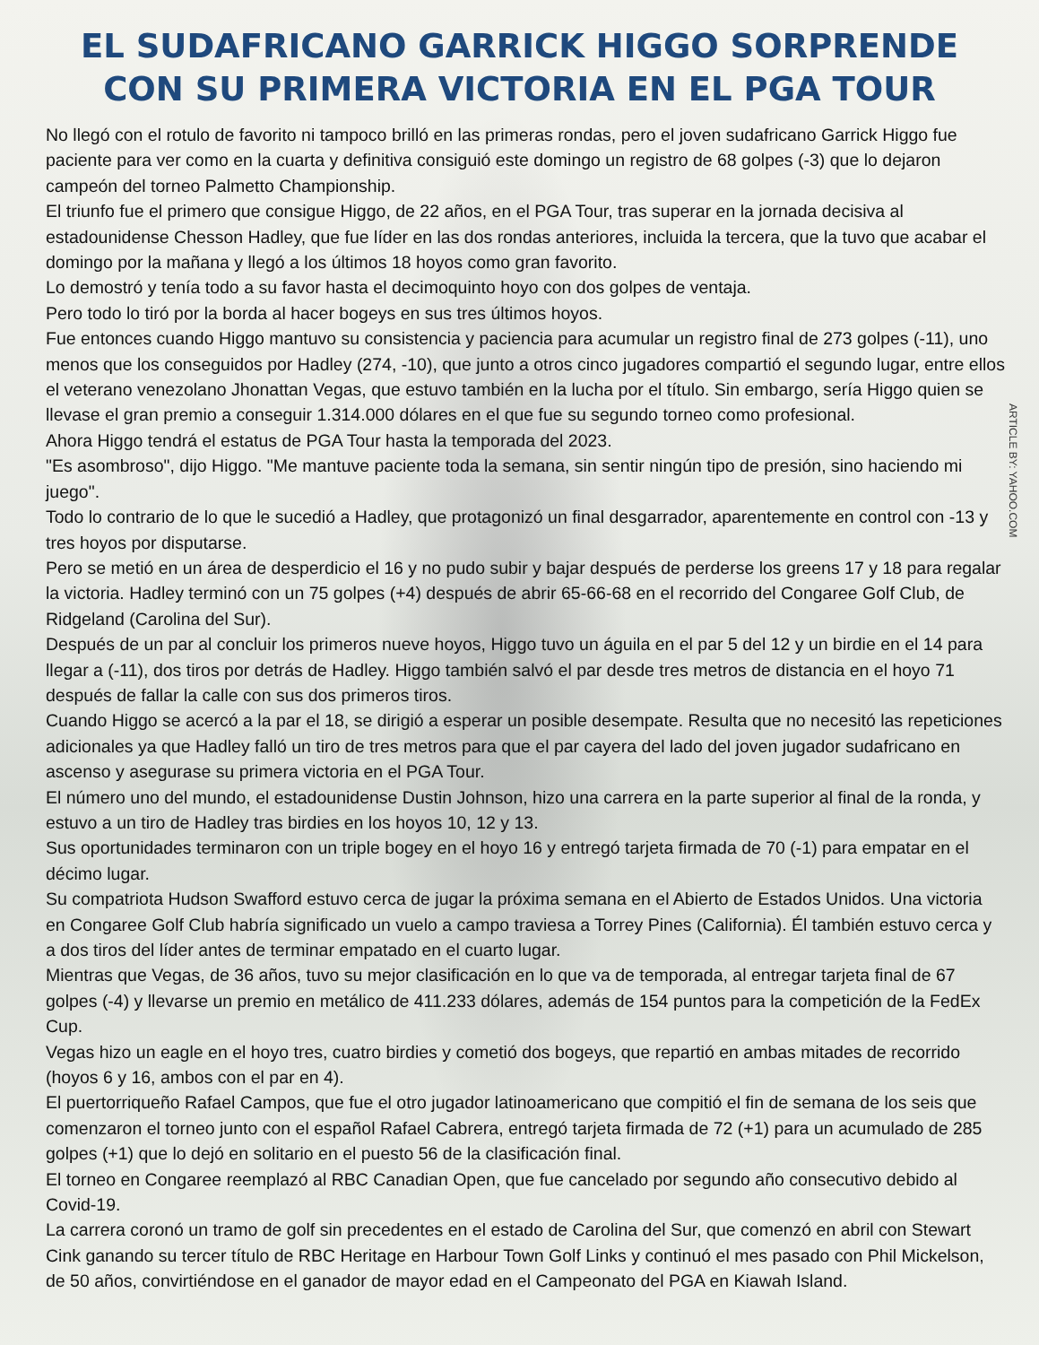EL SUDAFRICANO GARRICK HIGGO SORPRENDE CON SU PRIMERA VICTORIA EN EL PGA TOUR
No llegó con el rotulo de favorito ni tampoco brilló en las primeras rondas, pero el joven sudafricano Garrick Higgo fue paciente para ver como en la cuarta y definitiva consiguió este domingo un registro de 68 golpes (-3) que lo dejaron campeón del torneo Palmetto Championship.
El triunfo fue el primero que consigue Higgo, de 22 años, en el PGA Tour, tras superar en la jornada decisiva al estadounidense Chesson Hadley, que fue líder en las dos rondas anteriores, incluida la tercera, que la tuvo que acabar el domingo por la mañana y llegó a los últimos 18 hoyos como gran favorito.
Lo demostró y tenía todo a su favor hasta el decimoquinto hoyo con dos golpes de ventaja.
Pero todo lo tiró por la borda al hacer bogeys en sus tres últimos hoyos.
Fue entonces cuando Higgo mantuvo su consistencia y paciencia para acumular un registro final de 273 golpes (-11), uno menos que los conseguidos por Hadley (274, -10), que junto a otros cinco jugadores compartió el segundo lugar, entre ellos el veterano venezolano Jhonattan Vegas, que estuvo también en la lucha por el título. Sin embargo, sería Higgo quien se llevase el gran premio a conseguir 1.314.000 dólares en el que fue su segundo torneo como profesional.
Ahora Higgo tendrá el estatus de PGA Tour hasta la temporada del 2023.
"Es asombroso", dijo Higgo. "Me mantuve paciente toda la semana, sin sentir ningún tipo de presión, sino haciendo mi juego".
Todo lo contrario de lo que le sucedió a Hadley, que protagonizó un final desgarrador, aparentemente en control con -13 y tres hoyos por disputarse.
Pero se metió en un área de desperdicio el 16 y no pudo subir y bajar después de perderse los greens 17 y 18 para regalar la victoria. Hadley terminó con un 75 golpes (+4) después de abrir 65-66-68 en el recorrido del Congaree Golf Club, de Ridgeland (Carolina del Sur).
Después de un par al concluir los primeros nueve hoyos, Higgo tuvo un águila en el par 5 del 12 y un birdie en el 14 para llegar a (-11), dos tiros por detrás de Hadley. Higgo también salvó el par desde tres metros de distancia en el hoyo 71 después de fallar la calle con sus dos primeros tiros.
Cuando Higgo se acercó a la par el 18, se dirigió a esperar un posible desempate. Resulta que no necesitó las repeticiones adicionales ya que Hadley falló un tiro de tres metros para que el par cayera del lado del joven jugador sudafricano en ascenso y asegurase su primera victoria en el PGA Tour.
El número uno del mundo, el estadounidense Dustin Johnson, hizo una carrera en la parte superior al final de la ronda, y estuvo a un tiro de Hadley tras birdies en los hoyos 10, 12 y 13.
Sus oportunidades terminaron con un triple bogey en el hoyo 16 y entregó tarjeta firmada de 70 (-1) para empatar en el décimo lugar.
Su compatriota Hudson Swafford estuvo cerca de jugar la próxima semana en el Abierto de Estados Unidos. Una victoria en Congaree Golf Club habría significado un vuelo a campo traviesa a Torrey Pines (California). Él también estuvo cerca y a dos tiros del líder antes de terminar empatado en el cuarto lugar.
Mientras que Vegas, de 36 años, tuvo su mejor clasificación en lo que va de temporada, al entregar tarjeta final de 67 golpes (-4) y llevarse un premio en metálico de 411.233 dólares, además de 154 puntos para la competición de la FedEx Cup.
Vegas hizo un eagle en el hoyo tres, cuatro birdies y cometió dos bogeys, que repartió en ambas mitades de recorrido (hoyos 6 y 16, ambos con el par en 4).
El puertorriqueño Rafael Campos, que fue el otro jugador latinoamericano que compitió el fin de semana de los seis que comenzaron el torneo junto con el español Rafael Cabrera, entregó tarjeta firmada de 72 (+1) para un acumulado de 285 golpes (+1) que lo dejó en solitario en el puesto 56 de la clasificación final.
El torneo en Congaree reemplazó al RBC Canadian Open, que fue cancelado por segundo año consecutivo debido al Covid-19.
La carrera coronó un tramo de golf sin precedentes en el estado de Carolina del Sur, que comenzó en abril con Stewart Cink ganando su tercer título de RBC Heritage en Harbour Town Golf Links y continuó el mes pasado con Phil Mickelson, de 50 años, convirtiéndose en el ganador de mayor edad en el Campeonato del PGA en Kiawah Island.
ARTICLE BY: YAHOO.COM